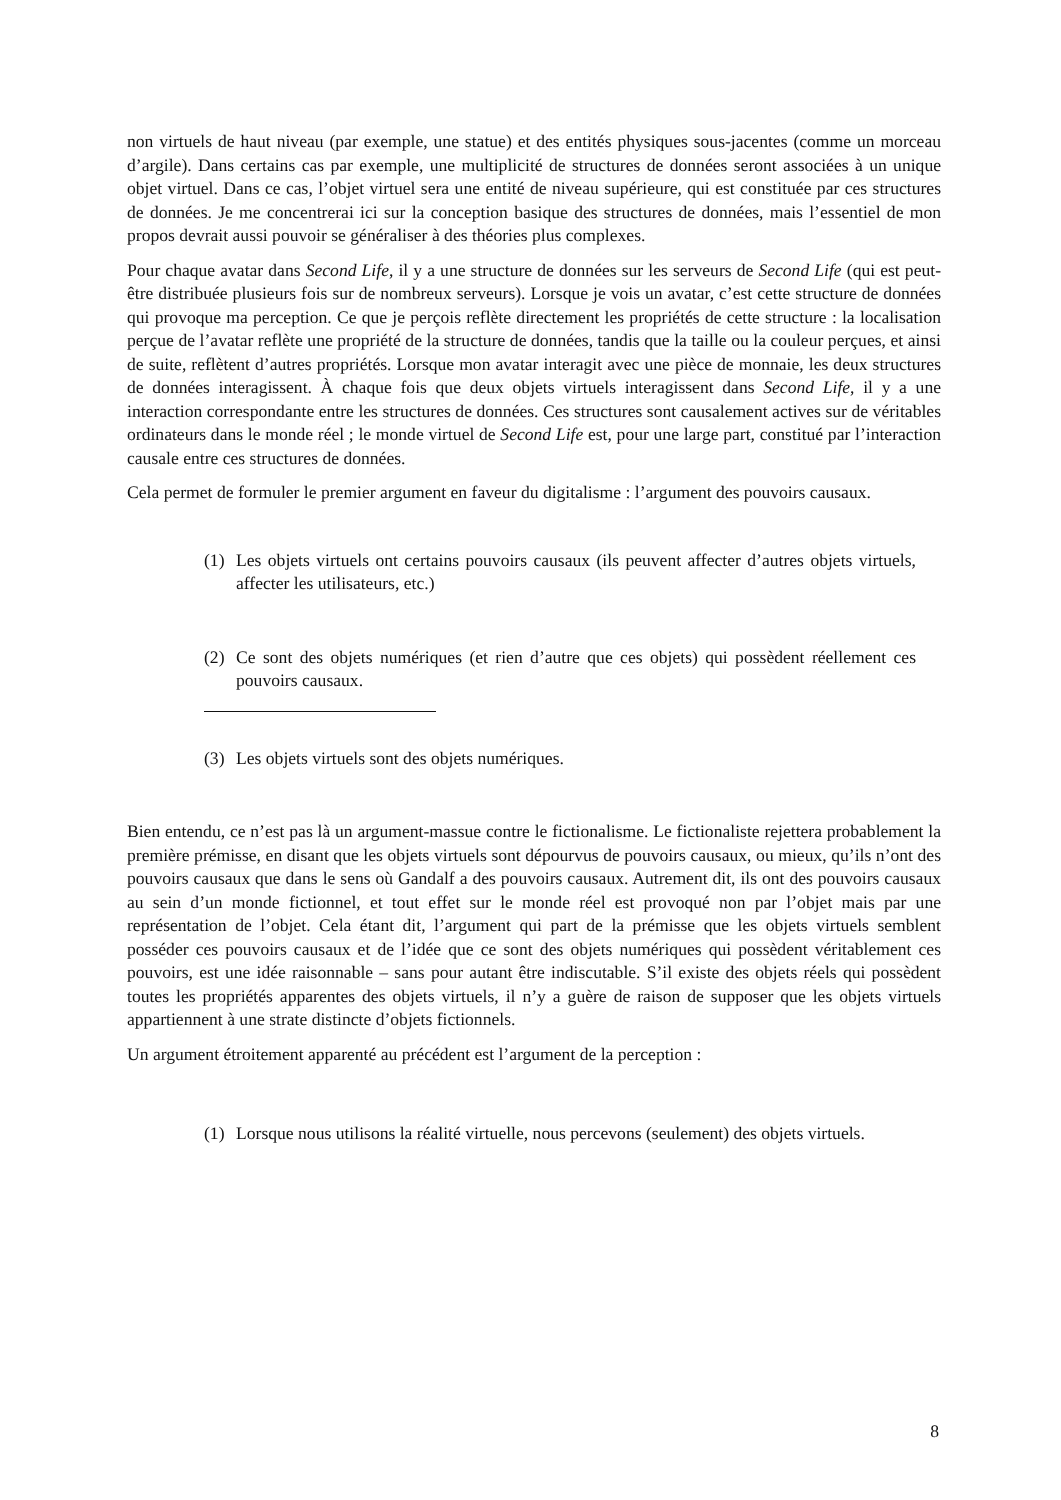non virtuels de haut niveau (par exemple, une statue) et des entités physiques sous-jacentes (comme un morceau d’argile). Dans certains cas par exemple, une multiplicité de structures de données seront associées à un unique objet virtuel. Dans ce cas, l’objet virtuel sera une entité de niveau supérieure, qui est constituée par ces structures de données. Je me concentrerai ici sur la conception basique des structures de données, mais l’essentiel de mon propos devrait aussi pouvoir se généraliser à des théories plus complexes.
Pour chaque avatar dans Second Life, il y a une structure de données sur les serveurs de Second Life (qui est peut-être distribuée plusieurs fois sur de nombreux serveurs). Lorsque je vois un avatar, c’est cette structure de données qui provoque ma perception. Ce que je perçois reflète directement les propriétés de cette structure : la localisation perçue de l’avatar reflète une propriété de la structure de données, tandis que la taille ou la couleur perçues, et ainsi de suite, reflètent d’autres propriétés. Lorsque mon avatar interagit avec une pièce de monnaie, les deux structures de données interagissent. À chaque fois que deux objets virtuels interagissent dans Second Life, il y a une interaction correspondante entre les structures de données. Ces structures sont causalement actives sur de véritables ordinateurs dans le monde réel ; le monde virtuel de Second Life est, pour une large part, constitué par l’interaction causale entre ces structures de données.
Cela permet de formuler le premier argument en faveur du digitalisme : l’argument des pouvoirs causaux.
(1) Les objets virtuels ont certains pouvoirs causaux (ils peuvent affecter d’autres objets virtuels, affecter les utilisateurs, etc.)
(2) Ce sont des objets numériques (et rien d’autre que ces objets) qui possèdent réellement ces pouvoirs causaux.
(3) Les objets virtuels sont des objets numériques.
Bien entendu, ce n’est pas là un argument-massue contre le fictionalisme. Le fictionaliste rejettera probablement la première prémisse, en disant que les objets virtuels sont dépourvus de pouvoirs causaux, ou mieux, qu’ils n’ont des pouvoirs causaux que dans le sens où Gandalf a des pouvoirs causaux. Autrement dit, ils ont des pouvoirs causaux au sein d’un monde fictionnel, et tout effet sur le monde réel est provoqué non par l’objet mais par une représentation de l’objet. Cela étant dit, l’argument qui part de la prémisse que les objets virtuels semblent posséder ces pouvoirs causaux et de l’idée que ce sont des objets numériques qui possèdent véritablement ces pouvoirs, est une idée raisonnable – sans pour autant être indiscutable. S’il existe des objets réels qui possèdent toutes les propriétés apparentes des objets virtuels, il n’y a guère de raison de supposer que les objets virtuels appartiennent à une strate distincte d’objets fictionnels.
Un argument étroitement apparenté au précédent est l’argument de la perception :
(1) Lorsque nous utilisons la réalité virtuelle, nous percevons (seulement) des objets virtuels.
8